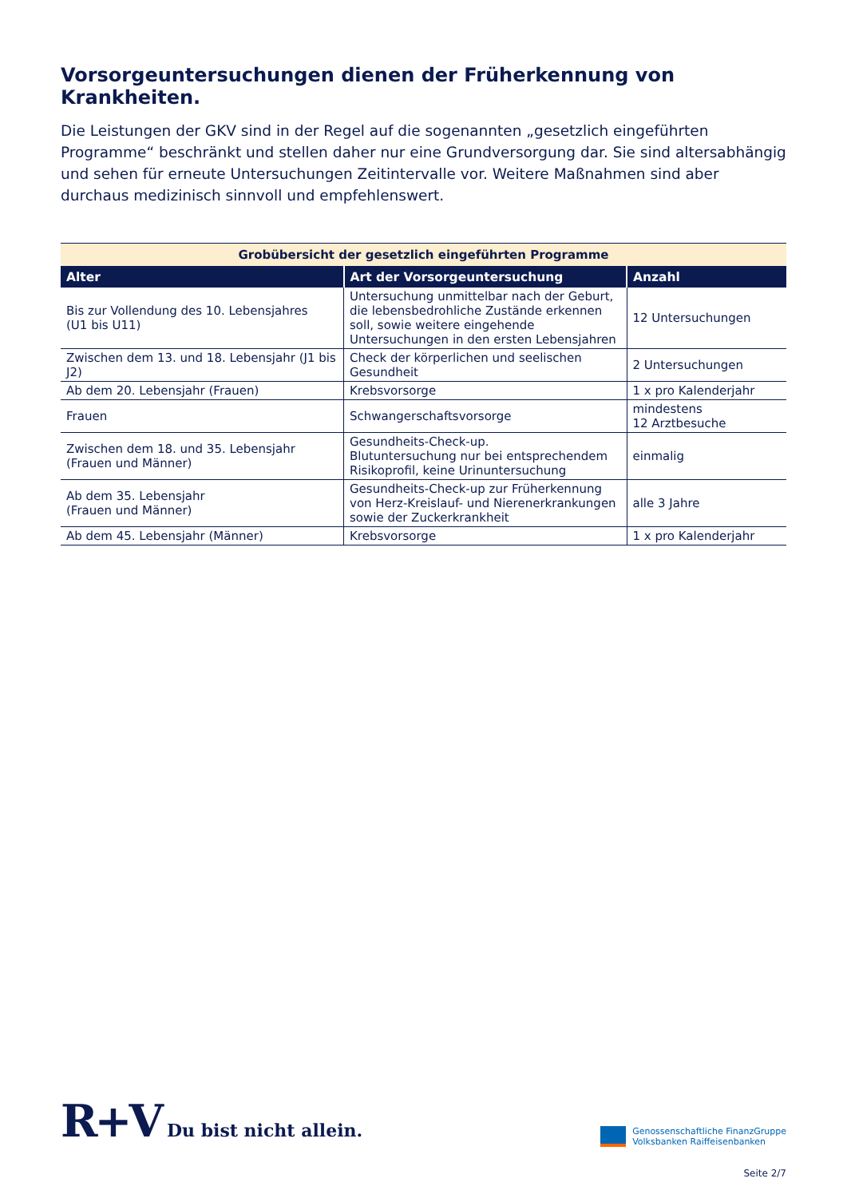Vorsorgeuntersuchungen dienen der Früherkennung von Krankheiten.
Die Leistungen der GKV sind in der Regel auf die sogenannten „gesetzlich eingeführten Programme“ beschränkt und stellen daher nur eine Grundversorgung dar. Sie sind altersabhängig und sehen für erneute Untersuchungen Zeitintervalle vor. Weitere Maßnahmen sind aber durchaus medizinisch sinnvoll und empfehlenswert.
| Grobübersicht der gesetzlich eingeführten Programme | | |
| Alter | Art der Vorsorgeuntersuchung | Anzahl |
| Bis zur Vollendung des 10. Lebensjahres (U1 bis U11) | Untersuchung unmittelbar nach der Geburt, die lebensbedrohliche Zustände erkennen soll, sowie weitere eingehende Untersuchungen in den ersten Lebensjahren | 12 Untersuchungen |
| Zwischen dem 13. und 18. Lebensjahr (J1 bis J2) | Check der körperlichen und seelischen Gesundheit | 2 Untersuchungen |
| Ab dem 20. Lebensjahr (Frauen) | Krebsvorsorge | 1 x pro Kalenderjahr |
| Frauen | Schwangerschaftsvorsorge | mindestens 12 Arztbesuche |
| Zwischen dem 18. und 35. Lebensjahr (Frauen und Männer) | Gesundheits-Check-up. Blutuntersuchung nur bei entsprechendem Risikoprofil, keine Urinuntersuchung | einmalig |
| Ab dem 35. Lebensjahr (Frauen und Männer) | Gesundheits-Check-up zur Früherkennung von Herz-Kreislauf- und Nierenerkrankungen sowie der Zuckerkrankheit | alle 3 Jahre |
| Ab dem 45. Lebensjahr (Männer) | Krebsvorsorge | 1 x pro Kalenderjahr |
R+V Du bist nicht allein.
Genossenschaftliche FinanzGruppe
Volksbanken Raiffeisenbanken
Seite 2/7